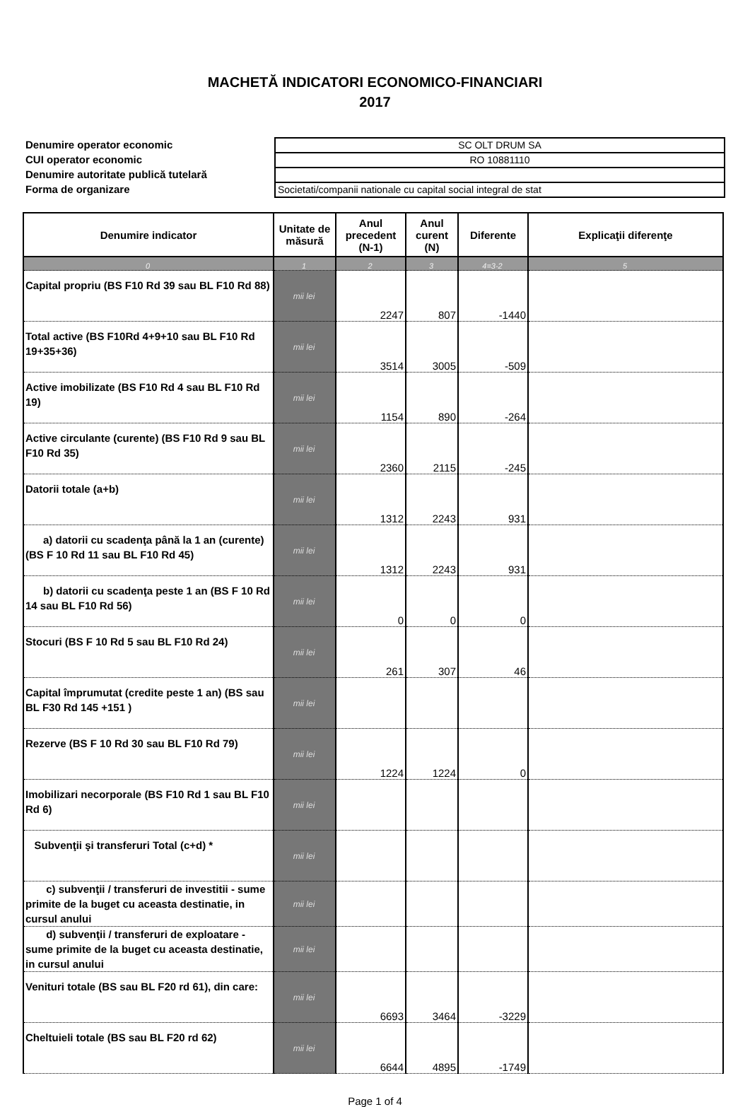MACHETĂ INDICATORI ECONOMICO-FINANCIARI
2017
Denumire operator economic
CUI operator economic
Denumire autoritate publică tutelară
Forma de organizare
SC OLT DRUM SA
RO 10881110
Societati/companii nationale cu capital social integral de stat
| Denumire indicator | Unitate de măsură | Anul precedent (N-1) | Anul curent (N) | Diferente | Explicaţii diferenţe |
| --- | --- | --- | --- | --- | --- |
| 0 | 1 | 2 | 3 | 4=3-2 | 5 |
| Capital propriu (BS F10 Rd 39 sau BL F10 Rd 88) | mii lei | 2247 | 807 | -1440 | |
| Total active (BS F10Rd 4+9+10 sau BL F10 Rd 19+35+36) | mii lei | 3514 | 3005 | -509 | |
| Active imobilizate (BS F10 Rd 4 sau BL F10 Rd 19) | mii lei | 1154 | 890 | -264 | |
| Active circulante (curente) (BS F10 Rd 9 sau BL F10 Rd 35) | mii lei | 2360 | 2115 | -245 | |
| Datorii totale (a+b) | mii lei | 1312 | 2243 | 931 | |
| a) datorii cu scadenţa până la 1 an (curente) (BS F 10 Rd 11 sau BL F10 Rd 45) | mii lei | 1312 | 2243 | 931 | |
| b) datorii cu scadenţa peste 1 an (BS F 10 Rd 14 sau BL F10 Rd 56) | mii lei | 0 | 0 | 0 | |
| Stocuri (BS F 10 Rd 5 sau BL F10 Rd 24) | mii lei | 261 | 307 | 46 | |
| Capital împrumutat (credite peste 1 an) (BS sau BL F30 Rd 145 +151 ) | mii lei | | | | |
| Rezerve (BS F 10 Rd 30 sau BL F10 Rd 79) | mii lei | 1224 | 1224 | 0 | |
| Imobilizari necorporale (BS F10 Rd 1 sau BL F10 Rd 6) | mii lei | | | | |
| Subvenţii şi transferuri Total (c+d) * | mii lei | | | | |
| c) subvenţii / transferuri de investitii - sume primite de la buget cu aceasta destinatie, in cursul anului | mii lei | | | | |
| d) subvenţii / transferuri de exploatare - sume primite de la buget cu aceasta destinatie, in cursul anului | mii lei | | | | |
| Venituri totale (BS sau BL F20 rd 61), din care: | mii lei | 6693 | 3464 | -3229 | |
| Cheltuieli totale (BS sau BL F20 rd 62) | mii lei | 6644 | 4895 | -1749 | |
Page 1 of 4